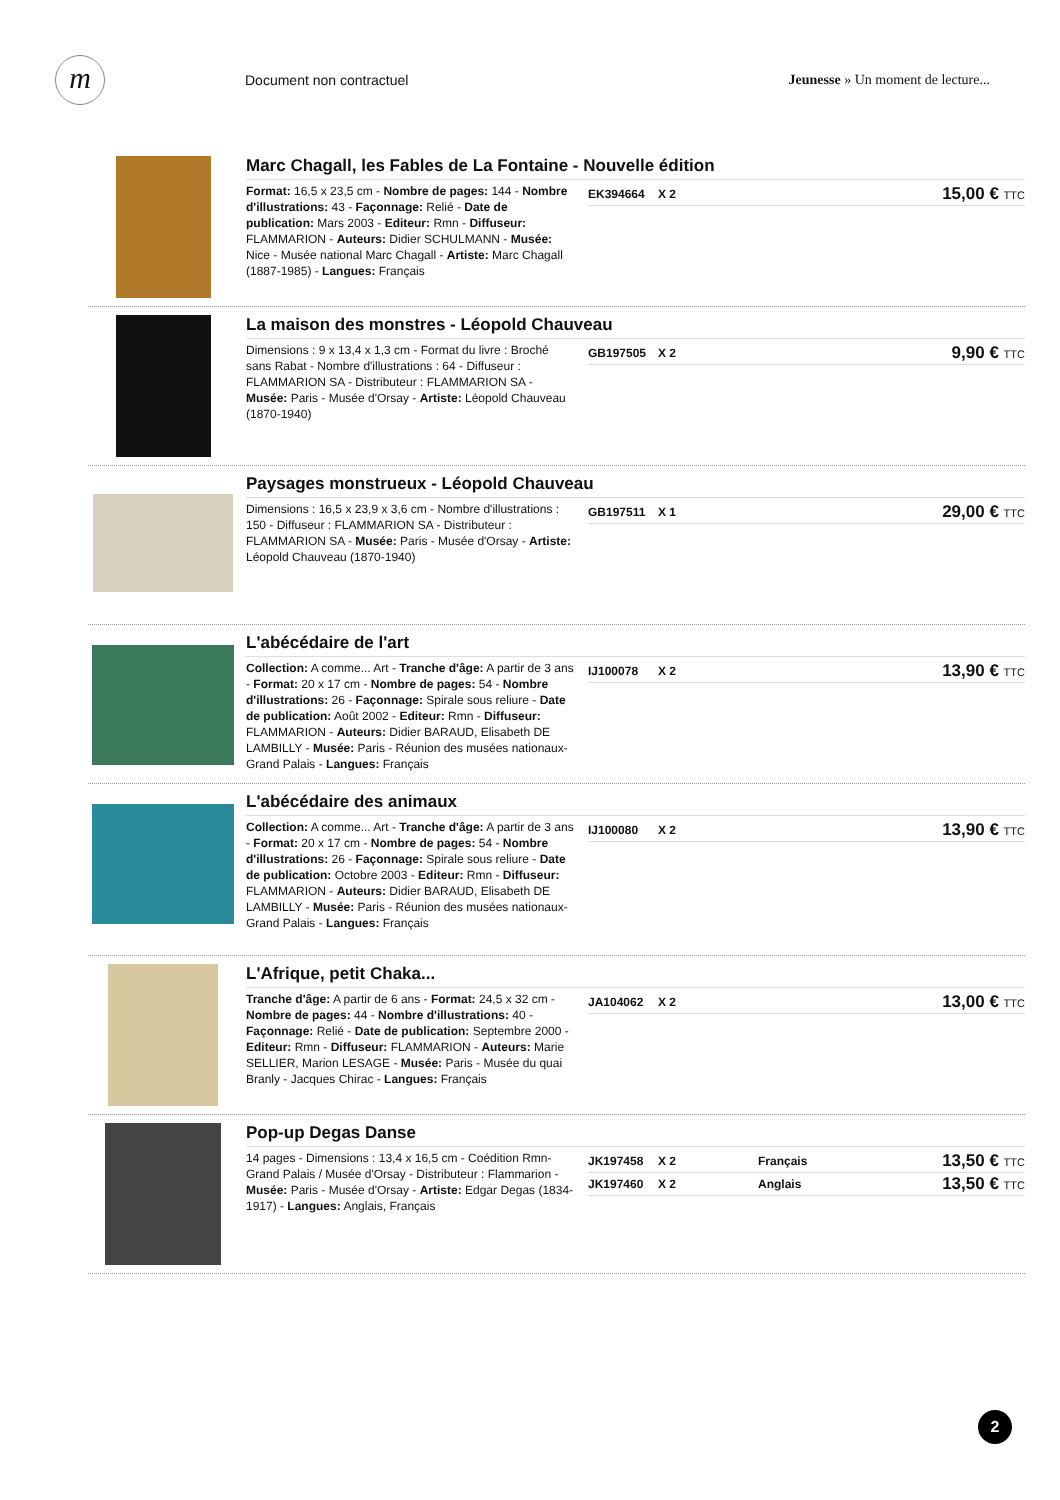m
Document non contractuel
Jeunesse » Un moment de lecture...
Marc Chagall, les Fables de La Fontaine - Nouvelle édition
Format: 16,5 x 23,5 cm - Nombre de pages: 144 - Nombre d'illustrations: 43 - Façonnage: Relié - Date de publication: Mars 2003 - Editeur: Rmn - Diffuseur: FLAMMARION - Auteurs: Didier SCHULMANN - Musée: Nice - Musée national Marc Chagall - Artiste: Marc Chagall (1887-1985) - Langues: Français
EK394664 X 2 15,00 € TTC
La maison des monstres - Léopold Chauveau
Dimensions : 9 x 13,4 x 1,3 cm - Format du livre : Broché sans Rabat - Nombre d'illustrations : 64 - Diffuseur : FLAMMARION SA - Distributeur : FLAMMARION SA - Musée: Paris - Musée d'Orsay - Artiste: Léopold Chauveau (1870-1940)
GB197505 X 2 9,90 € TTC
Paysages monstrueux - Léopold Chauveau
Dimensions : 16,5 x 23,9 x 3,6 cm - Nombre d'illustrations : 150 - Diffuseur : FLAMMARION SA - Distributeur : FLAMMARION SA - Musée: Paris - Musée d'Orsay - Artiste: Léopold Chauveau (1870-1940)
GB197511 X 1 29,00 € TTC
L'abécédaire de l'art
Collection: A comme... Art - Tranche d'âge: A partir de 3 ans - Format: 20 x 17 cm - Nombre de pages: 54 - Nombre d'illustrations: 26 - Façonnage: Spirale sous reliure - Date de publication: Août 2002 - Editeur: Rmn - Diffuseur: FLAMMARION - Auteurs: Didier BARAUD, Elisabeth DE LAMBILLY - Musée: Paris - Réunion des musées nationaux- Grand Palais - Langues: Français
IJ100078 X 2 13,90 € TTC
L'abécédaire des animaux
Collection: A comme... Art - Tranche d'âge: A partir de 3 ans - Format: 20 x 17 cm - Nombre de pages: 54 - Nombre d'illustrations: 26 - Façonnage: Spirale sous reliure - Date de publication: Octobre 2003 - Editeur: Rmn - Diffuseur: FLAMMARION - Auteurs: Didier BARAUD, Elisabeth DE LAMBILLY - Musée: Paris - Réunion des musées nationaux- Grand Palais - Langues: Français
IJ100080 X 2 13,90 € TTC
L'Afrique, petit Chaka...
Tranche d'âge: A partir de 6 ans - Format: 24,5 x 32 cm - Nombre de pages: 44 - Nombre d'illustrations: 40 - Façonnage: Relié - Date de publication: Septembre 2000 - Editeur: Rmn - Diffuseur: FLAMMARION - Auteurs: Marie SELLIER, Marion LESAGE - Musée: Paris - Musée du quai Branly - Jacques Chirac - Langues: Français
JA104062 X 2 13,00 € TTC
Pop-up Degas Danse
14 pages - Dimensions : 13,4 x 16,5 cm - Coédition Rmn-Grand Palais / Musée d'Orsay - Distributeur : Flammarion - Musée: Paris - Musée d'Orsay - Artiste: Edgar Degas (1834-1917) - Langues: Anglais, Français
JK197458 X 2 Français 13,50 € TTC
JK197460 X 2 Anglais 13,50 € TTC
2